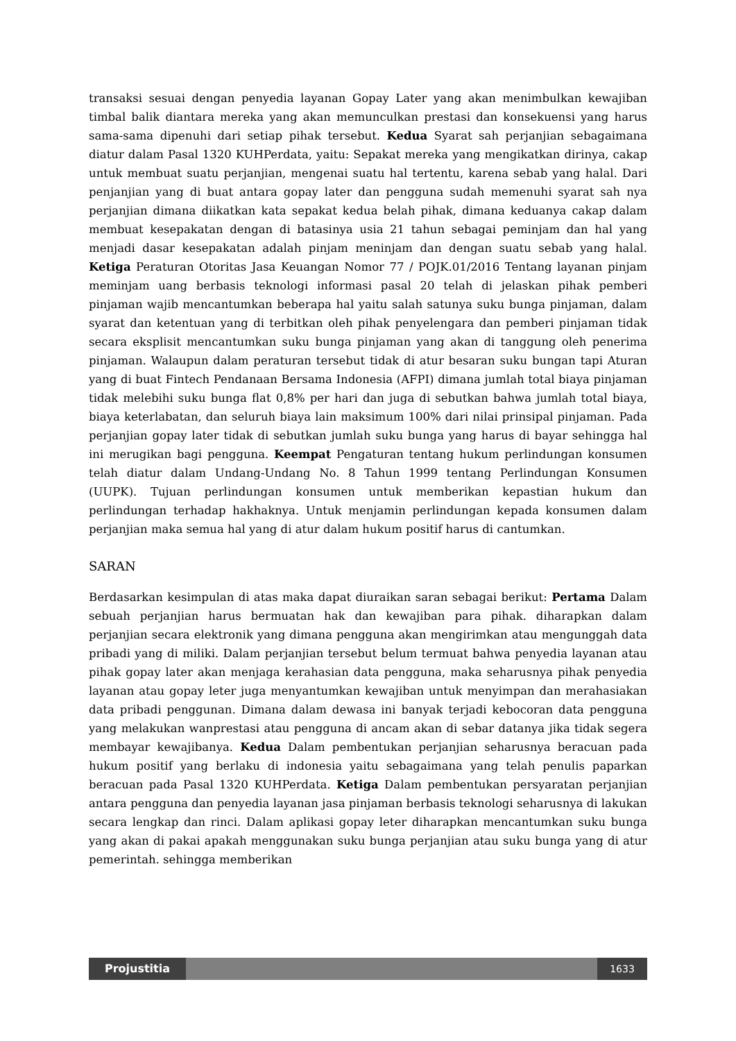transaksi sesuai dengan penyedia layanan Gopay Later yang akan menimbulkan kewajiban timbal balik diantara mereka yang akan memunculkan prestasi dan konsekuensi yang harus sama-sama dipenuhi dari setiap pihak tersebut. Kedua Syarat sah perjanjian sebagaimana diatur dalam Pasal 1320 KUHPerdata, yaitu: Sepakat mereka yang mengikatkan dirinya, cakap untuk membuat suatu perjanjian, mengenai suatu hal tertentu, karena sebab yang halal. Dari penjanjian yang di buat antara gopay later dan pengguna sudah memenuhi syarat sah nya perjanjian dimana diikatkan kata sepakat kedua belah pihak, dimana keduanya cakap dalam membuat kesepakatan dengan di batasinya usia 21 tahun sebagai peminjam dan hal yang menjadi dasar kesepakatan adalah pinjam meninjam dan dengan suatu sebab yang halal. Ketiga Peraturan Otoritas Jasa Keuangan Nomor 77 / POJK.01/2016 Tentang layanan pinjam meminjam uang berbasis teknologi informasi pasal 20 telah di jelaskan pihak pemberi pinjaman wajib mencantumkan beberapa hal yaitu salah satunya suku bunga pinjaman, dalam syarat dan ketentuan yang di terbitkan oleh pihak penyelengara dan pemberi pinjaman tidak secara eksplisit mencantumkan suku bunga pinjaman yang akan di tanggung oleh penerima pinjaman. Walaupun dalam peraturan tersebut tidak di atur besaran suku bungan tapi Aturan yang di buat Fintech Pendanaan Bersama Indonesia (AFPI) dimana jumlah total biaya pinjaman tidak melebihi suku bunga flat 0,8% per hari dan juga di sebutkan bahwa jumlah total biaya, biaya keterlabatan, dan seluruh biaya lain maksimum 100% dari nilai prinsipal pinjaman. Pada perjanjian gopay later tidak di sebutkan jumlah suku bunga yang harus di bayar sehingga hal ini merugikan bagi pengguna. Keempat Pengaturan tentang hukum perlindungan konsumen telah diatur dalam Undang-Undang No. 8 Tahun 1999 tentang Perlindungan Konsumen (UUPK). Tujuan perlindungan konsumen untuk memberikan kepastian hukum dan perlindungan terhadap hakhaknya. Untuk menjamin perlindungan kepada konsumen dalam perjanjian maka semua hal yang di atur dalam hukum positif harus di cantumkan.
SARAN
Berdasarkan kesimpulan di atas maka dapat diuraikan saran sebagai berikut: Pertama Dalam sebuah perjanjian harus bermuatan hak dan kewajiban para pihak. diharapkan dalam perjanjian secara elektronik yang dimana pengguna akan mengirimkan atau mengunggah data pribadi yang di miliki. Dalam perjanjian tersebut belum termuat bahwa penyedia layanan atau pihak gopay later akan menjaga kerahasian data pengguna, maka seharusnya pihak penyedia layanan atau gopay leter juga menyantumkan kewajiban untuk menyimpan dan merahasiakan data pribadi penggunan. Dimana dalam dewasa ini banyak terjadi kebocoran data pengguna yang melakukan wanprestasi atau pengguna di ancam akan di sebar datanya jika tidak segera membayar kewajibanya. Kedua Dalam pembentukan perjanjian seharusnya beracuan pada hukum positif yang berlaku di indonesia yaitu sebagaimana yang telah penulis paparkan beracuan pada Pasal 1320 KUHPerdata. Ketiga Dalam pembentukan persyaratan perjanjian antara pengguna dan penyedia layanan jasa pinjaman berbasis teknologi seharusnya di lakukan secara lengkap dan rinci. Dalam aplikasi gopay leter diharapkan mencantumkan suku bunga yang akan di pakai apakah menggunakan suku bunga perjanjian atau suku bunga yang di atur pemerintah. sehingga memberikan
Projustitia 1633